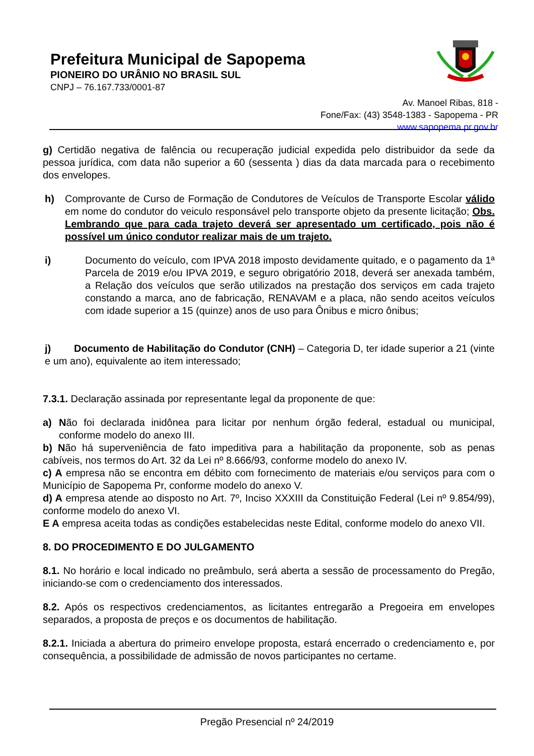Prefeitura Municipal de Sapopema
PIONEIRO DO URÂNIO NO BRASIL SUL
CNPJ – 76.167.733/0001-87
Av. Manoel Ribas, 818 -
Fone/Fax: (43) 3548-1383 - Sapopema - PR
www.sapopema.pr.gov.br
g) Certidão negativa de falência ou recuperação judicial expedida pelo distribuidor da sede da pessoa jurídica, com data não superior a 60 (sessenta ) dias da data marcada para o recebimento dos envelopes.
h) Comprovante de Curso de Formação de Condutores de Veículos de Transporte Escolar válido em nome do condutor do veiculo responsável pelo transporte objeto da presente licitação; Obs. Lembrando que para cada trajeto deverá ser apresentado um certificado, pois não é possível um único condutor realizar mais de um trajeto.
i) Documento do veículo, com IPVA 2018 imposto devidamente quitado, e o pagamento da 1ª Parcela de 2019 e/ou IPVA 2019, e seguro obrigatório 2018, deverá ser anexada também, a Relação dos veículos que serão utilizados na prestação dos serviços em cada trajeto constando a marca, ano de fabricação, RENAVAM e a placa, não sendo aceitos veículos com idade superior a 15 (quinze) anos de uso para Ônibus e micro ônibus;
j) Documento de Habilitação do Condutor (CNH) – Categoria D, ter idade superior a 21 (vinte e um ano), equivalente ao item interessado;
7.3.1. Declaração assinada por representante legal da proponente de que:
a) Não foi declarada inidônea para licitar por nenhum órgão federal, estadual ou municipal, conforme modelo do anexo III.
b) Não há superveniência de fato impeditiva para a habilitação da proponente, sob as penas cabíveis, nos termos do Art. 32 da Lei nº 8.666/93, conforme modelo do anexo IV.
c) A empresa não se encontra em débito com fornecimento de materiais e/ou serviços para com o Município de Sapopema Pr, conforme modelo do anexo V.
d) A empresa atende ao disposto no Art. 7º, Inciso XXXIII da Constituição Federal (Lei nº 9.854/99), conforme modelo do anexo VI.
E A empresa aceita todas as condições estabelecidas neste Edital, conforme modelo do anexo VII.
8. DO PROCEDIMENTO E DO JULGAMENTO
8.1. No horário e local indicado no preâmbulo, será aberta a sessão de processamento do Pregão, iniciando-se com o credenciamento dos interessados.
8.2. Após os respectivos credenciamentos, as licitantes entregarão a Pregoeira em envelopes separados, a proposta de preços e os documentos de habilitação.
8.2.1. Iniciada a abertura do primeiro envelope proposta, estará encerrado o credenciamento e, por consequência, a possibilidade de admissão de novos participantes no certame.
Pregão Presencial nº 24/2019